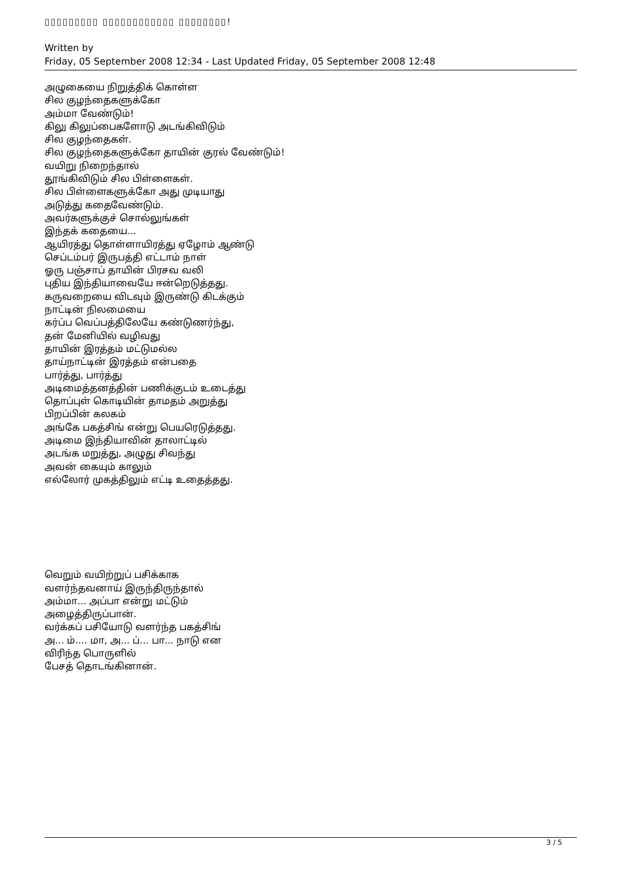▯▯▯▯▯▯▯▯▯ ▯▯▯▯▯▯▯▯▯▯▯▯ ▯▯▯▯▯▯▯▯!
Written by
Friday, 05 September 2008 12:34 - Last Updated Friday, 05 September 2008 12:48
அழுகையை நிறுத்திக் கொள்ள
சில குழந்தைகளுக்கோ
அம்மா வேண்டும்!
கிலு கிலுப்பைகளோடு அடங்கிவிடும்
சில குழந்தைகள்.
சில குழந்தைகளுக்கோ தாயின் குரல் வேண்டும்!
வயிறு நிறைந்தால்
தூங்கிவிடும் சில பிள்ளைகள்.
சில பிள்ளைகளுக்கோ அது முடியாது
அடுத்து கதைவேண்டும்.
அவர்களுக்குச் சொல்லுங்கள்
இந்தக் கதையை...
ஆயிரத்து தொள்ளாயிரத்து ஏழோம் ஆண்டு
செப்டம்பர் இருபத்தி எட்டாம் நாள்
ஓரு பஞ்சாப் தாயின் பிரசவ வலி
புதிய இந்தியாவையே ஈன்றெடுத்தது.
கருவறையை விடவும் இருண்டு கிடக்கும்
நாட்டின் நிலமையை
கர்ப்ப வெப்பத்திலேயே கண்டுணர்ந்து,
தன் மேனியில் வழிவது
தாயின் இரத்தம் மட்டுமல்ல
தாய்நாட்டின் இரத்தம் என்பதை
பார்த்து, பார்த்து
அடிமைத்தனத்தின் பணிக்குடம் உடைத்து
தொப்புள் கொடியின் தாமதம் அறுத்து
பிறப்பின் கலகம்
அங்கே பகத்சிங் என்று பெயரெடுத்தது.
அடிமை இந்தியாவின் தாலாட்டில்
அடங்க மறுத்து, அழுது சிவந்து
அவன் கையும் காலும்
எல்லோர் முகத்திலும் எட்டி உதைத்தது.
வெறும் வயிற்றுப் பசிக்காக
வளர்ந்தவனாய் இருந்திருந்தால்
அம்மா... அப்பா என்று மட்டும்
அழைத்திருப்பான்.
வர்க்கப் பசியோடு வளர்ந்த பகத்சிங்
அ... ம்.... மா, அ... ப்... பா... நாடு என
விரிந்த பொருளில்
பேசத் தொடங்கினான்.
3 / 5